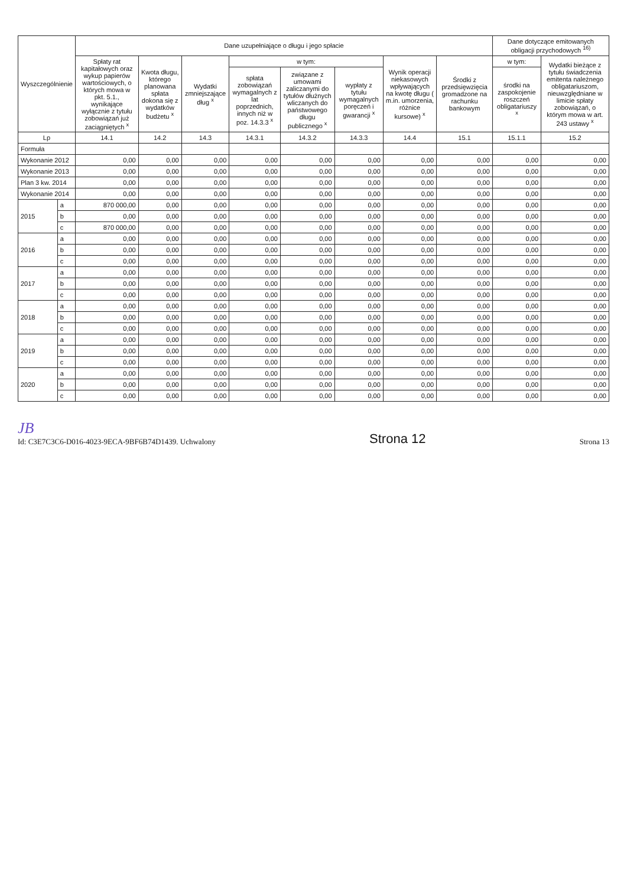| Wyszczególnienie | | Dane uzupełniające o długu i jego spłacie | | | | | | | | Dane dotyczące emitowanych obligacji przychodowych <sup>16)</sup> | |
| --- | --- | --- | --- | --- | --- | --- | --- | --- | --- | --- | --- |
| | | Spłaty rat kapitałowych oraz wykup papierów wartościowych, o których mowa w pkt. 5.1., wynikające wyłącznie z tytułu zobowiązań już zaciągniętych <sup>x</sup> | Kwota długu, którego planowana spłata dokona się z wydatków budżetu <sup>x</sup> | Wydatki zmniejszające dług <sup>x</sup> | w tym: | | | Wynik operacji niekasowych wpływających na kwotę długu ( m.in. umorzenia, różnice kursowe) <sup>x</sup> | Środki z przedsięwzięcia gromadzone na rachunku bankowym | w tym: | Wydatki bieżące z tytułu świadczenia emitenta należnego obligatariuszom, nieuwzględniane w limicie spłaty zobowiązań, o którym mowa w art. 243 ustawy <sup>x</sup> |
| | | | | | spłata zobowiązań wymagalnych z lat poprzednich, innych niż w poz. 14.3.3 <sup>x</sup> | związane z umowami zaliczanymi do tytułów dłużnych wliczanych do państwowego długu publicznego <sup>x</sup> | wypłaty z tytułu wymagalnych poręczeń i gwarancji <sup>x</sup> | | | środki na zaspokojenie roszczeń obligatariuszy <sup>x</sup> | |
| Lp | | 14.1 | 14.2 | 14.3 | 14.3.1 | 14.3.2 | 14.3.3 | 14.4 | 15.1 | 15.1.1 | 15.2 |
| Formuła | | | | | | | | | | | |
| Wykonanie 2012 | | 0,00 | 0,00 | 0,00 | 0,00 | 0,00 | 0,00 | 0,00 | 0,00 | 0,00 | 0,00 |
| Wykonanie 2013 | | 0,00 | 0,00 | 0,00 | 0,00 | 0,00 | 0,00 | 0,00 | 0,00 | 0,00 | 0,00 |
| Plan 3 kw. 2014 | | 0,00 | 0,00 | 0,00 | 0,00 | 0,00 | 0,00 | 0,00 | 0,00 | 0,00 | 0,00 |
| Wykonanie 2014 | | 0,00 | 0,00 | 0,00 | 0,00 | 0,00 | 0,00 | 0,00 | 0,00 | 0,00 | 0,00 |
| 2015 | a | 870 000,00 | 0,00 | 0,00 | 0,00 | 0,00 | 0,00 | 0,00 | 0,00 | 0,00 | 0,00 |
| | b | 0,00 | 0,00 | 0,00 | 0,00 | 0,00 | 0,00 | 0,00 | 0,00 | 0,00 | 0,00 |
| | c | 870 000,00 | 0,00 | 0,00 | 0,00 | 0,00 | 0,00 | 0,00 | 0,00 | 0,00 | 0,00 |
| 2016 | a | 0,00 | 0,00 | 0,00 | 0,00 | 0,00 | 0,00 | 0,00 | 0,00 | 0,00 | 0,00 |
| | b | 0,00 | 0,00 | 0,00 | 0,00 | 0,00 | 0,00 | 0,00 | 0,00 | 0,00 | 0,00 |
| | c | 0,00 | 0,00 | 0,00 | 0,00 | 0,00 | 0,00 | 0,00 | 0,00 | 0,00 | 0,00 |
| 2017 | a | 0,00 | 0,00 | 0,00 | 0,00 | 0,00 | 0,00 | 0,00 | 0,00 | 0,00 | 0,00 |
| | b | 0,00 | 0,00 | 0,00 | 0,00 | 0,00 | 0,00 | 0,00 | 0,00 | 0,00 | 0,00 |
| | c | 0,00 | 0,00 | 0,00 | 0,00 | 0,00 | 0,00 | 0,00 | 0,00 | 0,00 | 0,00 |
| 2018 | a | 0,00 | 0,00 | 0,00 | 0,00 | 0,00 | 0,00 | 0,00 | 0,00 | 0,00 | 0,00 |
| | b | 0,00 | 0,00 | 0,00 | 0,00 | 0,00 | 0,00 | 0,00 | 0,00 | 0,00 | 0,00 |
| | c | 0,00 | 0,00 | 0,00 | 0,00 | 0,00 | 0,00 | 0,00 | 0,00 | 0,00 | 0,00 |
| 2019 | a | 0,00 | 0,00 | 0,00 | 0,00 | 0,00 | 0,00 | 0,00 | 0,00 | 0,00 | 0,00 |
| | b | 0,00 | 0,00 | 0,00 | 0,00 | 0,00 | 0,00 | 0,00 | 0,00 | 0,00 | 0,00 |
| | c | 0,00 | 0,00 | 0,00 | 0,00 | 0,00 | 0,00 | 0,00 | 0,00 | 0,00 | 0,00 |
| 2020 | a | 0,00 | 0,00 | 0,00 | 0,00 | 0,00 | 0,00 | 0,00 | 0,00 | 0,00 | 0,00 |
| | b | 0,00 | 0,00 | 0,00 | 0,00 | 0,00 | 0,00 | 0,00 | 0,00 | 0,00 | 0,00 |
| | c | 0,00 | 0,00 | 0,00 | 0,00 | 0,00 | 0,00 | 0,00 | 0,00 | 0,00 | 0,00 |
JB
Id: C3E7C3C6-D016-4023-9ECA-9BF6B74D1439. Uchwalony
Strona 12
Strona 13